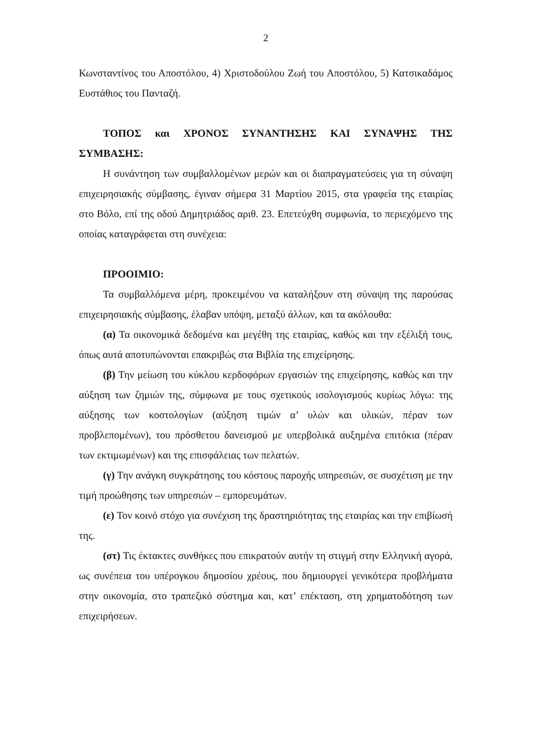2
Κωνσταντίνος του Αποστόλου, 4) Χριστοδούλου Ζωή του Αποστόλου, 5) Κατσικαδάμος Ευστάθιος του Πανταζή.
ΤΟΠΟΣ και ΧΡΟΝΟΣ ΣΥΝΑΝΤΗΣΗΣ ΚΑΙ ΣΥΝΑΨΗΣ ΤΗΣ ΣΥΜΒΑΣΗΣ:
Η συνάντηση των συμβαλλομένων μερών και οι διαπραγματεύσεις για τη σύναψη επιχειρησιακής σύμβασης, έγιναν σήμερα 31 Μαρτίου 2015, στα γραφεία της εταιρίας στο Βόλο, επί της οδού Δημητριάδος αριθ. 23. Επετεύχθη συμφωνία, το περιεχόμενο της οποίας καταγράφεται στη συνέχεια:
ΠΡΟΟΙΜΙΟ:
Τα συμβαλλόμενα μέρη, προκειμένου να καταλήξουν στη σύναψη της παρούσας επιχειρησιακής σύμβασης, έλαβαν υπόψη, μεταξύ άλλων, και τα ακόλουθα:
(α) Τα οικονομικά δεδομένα και μεγέθη της εταιρίας, καθώς και την εξέλιξή τους, όπως αυτά αποτυπώνονται επακριβώς στα Βιβλία της επιχείρησης.
(β) Την μείωση του κύκλου κερδοφόρων εργασιών της επιχείρησης, καθώς και την αύξηση των ζημιών της, σύμφωνα με τους σχετικούς ισολογισμούς κυρίως λόγω: της αύξησης των κοστολογίων (αύξηση τιμών α’ υλών και υλικών, πέραν των προβλεπομένων), του πρόσθετου δανεισμού με υπερβολικά αυξημένα επιτόκια (πέραν των εκτιμωμένων) και της επισφάλειας των πελατών.
(γ) Την ανάγκη συγκράτησης του κόστους παροχής υπηρεσιών, σε συσχέτιση με την τιμή προώθησης των υπηρεσιών – εμπορευμάτων.
(ε) Τον κοινό στόχο για συνέχιση της δραστηριότητας της εταιρίας και την επιβίωσή της.
(στ) Τις έκτακτες συνθήκες που επικρατούν αυτήν τη στιγμή στην Ελληνική αγορά, ως συνέπεια του υπέρογκου δημοσίου χρέους, που δημιουργεί γενικότερα προβλήματα στην οικονομία, στο τραπεζικό σύστημα και, κατ’ επέκταση, στη χρηματοδότηση των επιχειρήσεων.